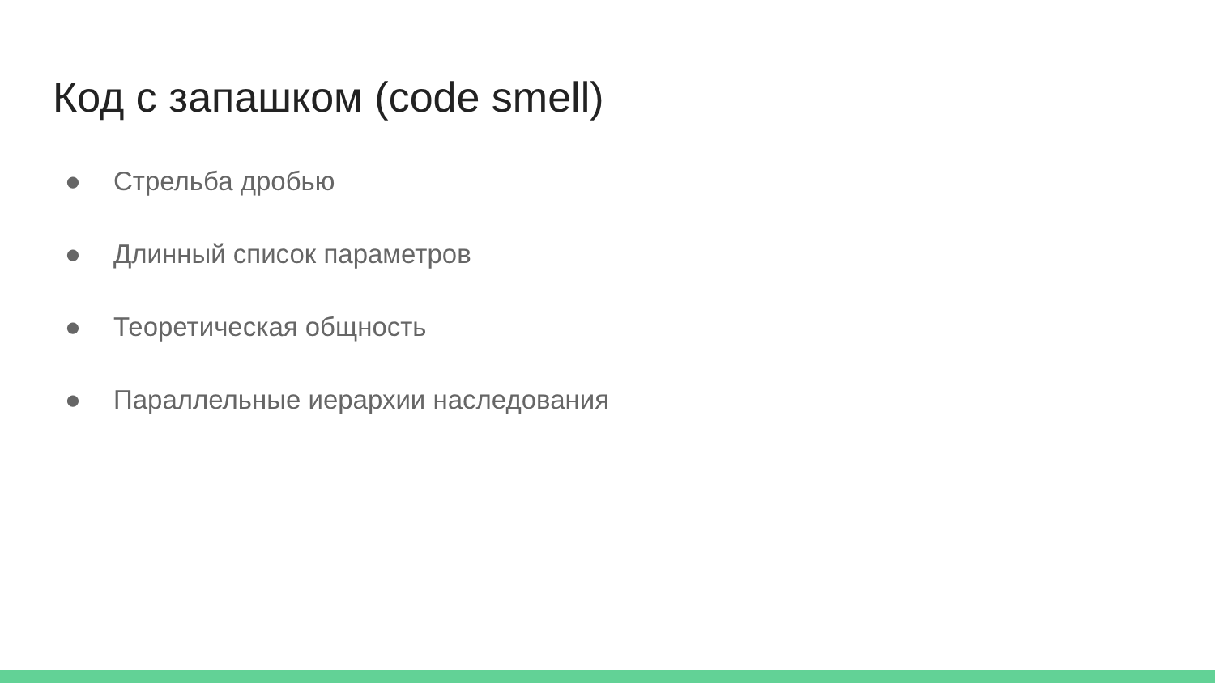Код с запашком (code smell)
● Стрельба дробью
● Длинный список параметров
● Теоретическая общность
● Параллельные иерархии наследования